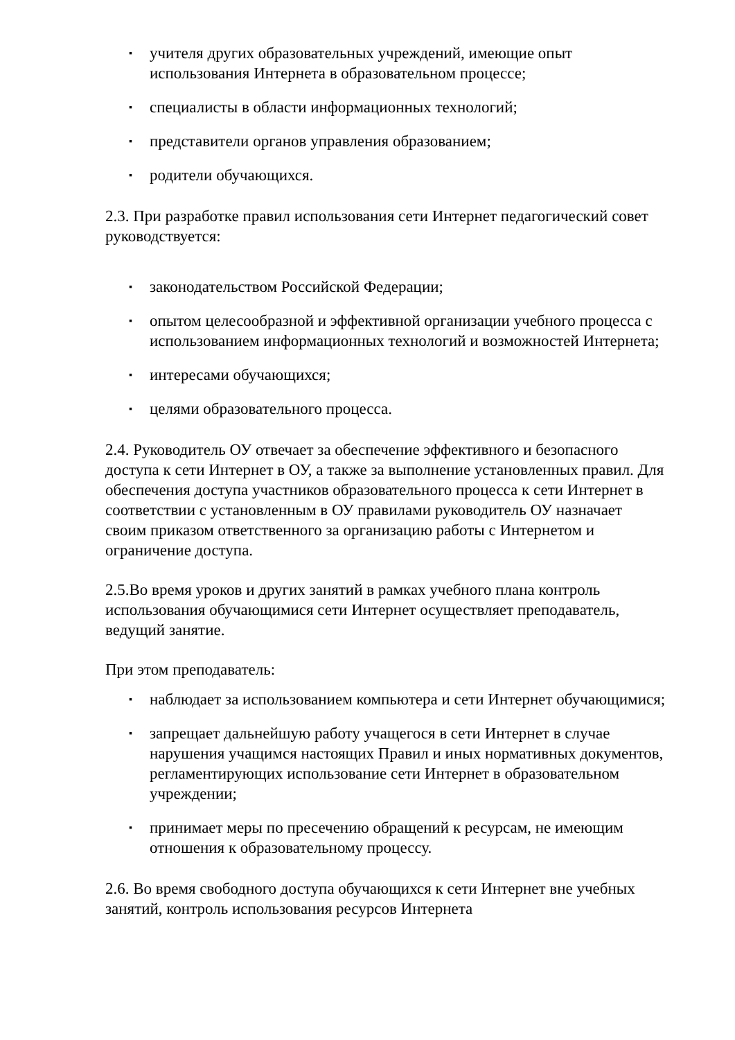▪ учителя других образовательных учреждений, имеющие опыт использования Интернета в образовательном процессе;
▪ специалисты в области информационных технологий;
▪ представители органов управления образованием;
▪ родители обучающихся.
2.3. При разработке правил использования сети Интернет педагогический совет руководствуется:
▪ законодательством Российской Федерации;
▪ опытом целесообразной и эффективной организации учебного процесса с использованием информационных технологий и возможностей Интернета;
▪ интересами обучающихся;
▪ целями образовательного процесса.
2.4. Руководитель ОУ отвечает за обеспечение эффективного и безопасного доступа к сети Интернет в ОУ, а также за выполнение установленных правил. Для обеспечения доступа участников образовательного процесса к сети Интернет в соответствии с установленным в ОУ правилами руководитель ОУ назначает своим приказом ответственного за организацию работы с Интернетом и ограничение доступа.
2.5.Во время уроков и других занятий в рамках учебного плана контроль использования обучающимися сети Интернет осуществляет преподаватель, ведущий занятие.
При этом преподаватель:
▪ наблюдает за использованием компьютера и сети Интернет обучающимися;
▪ запрещает дальнейшую работу учащегося в сети Интернет в случае нарушения учащимся настоящих Правил и иных нормативных документов, регламентирующих использование сети Интернет в образовательном учреждении;
▪ принимает меры по пресечению обращений к ресурсам, не имеющим отношения к образовательному процессу.
2.6. Во время свободного доступа обучающихся к сети Интернет вне учебных занятий, контроль использования ресурсов Интернета